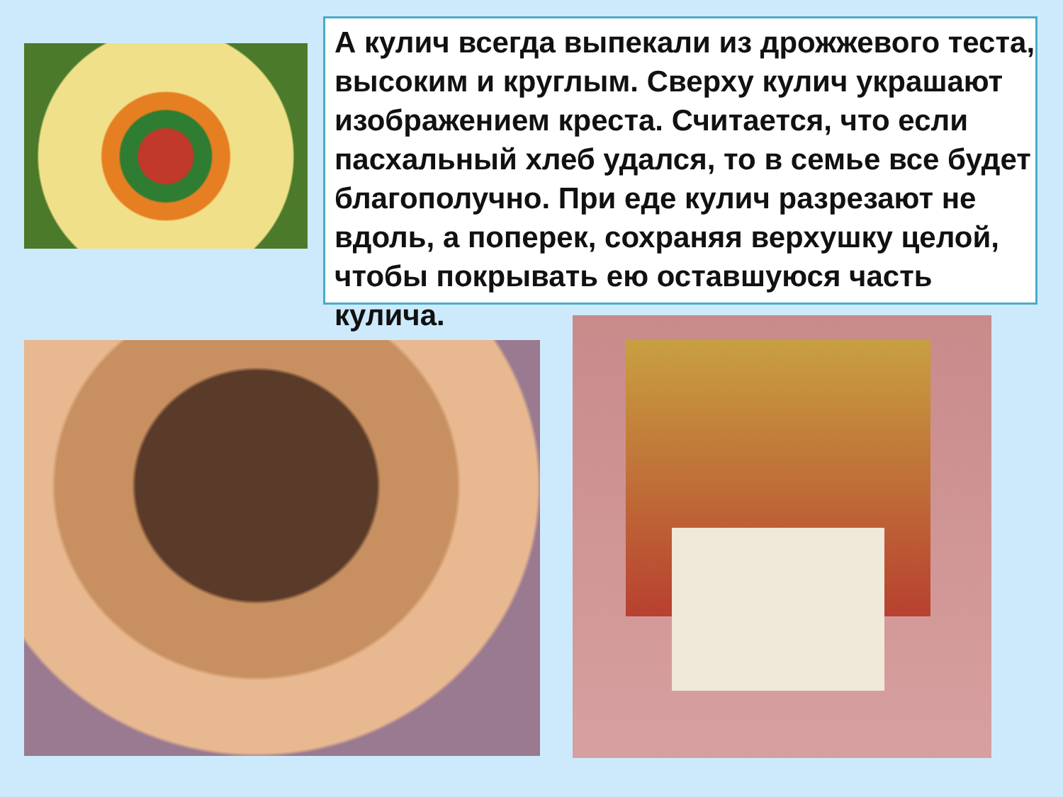А кулич всегда выпекали из дрожжевого теста, высоким и круглым. Сверху кулич украшают изображением креста. Считается, что если пасхальный хлеб удался, то в семье все будет благополучно. При еде кулич разрезают не вдоль, а поперек, сохраняя верхушку целой, чтобы покрывать ею оставшуюся часть кулича.